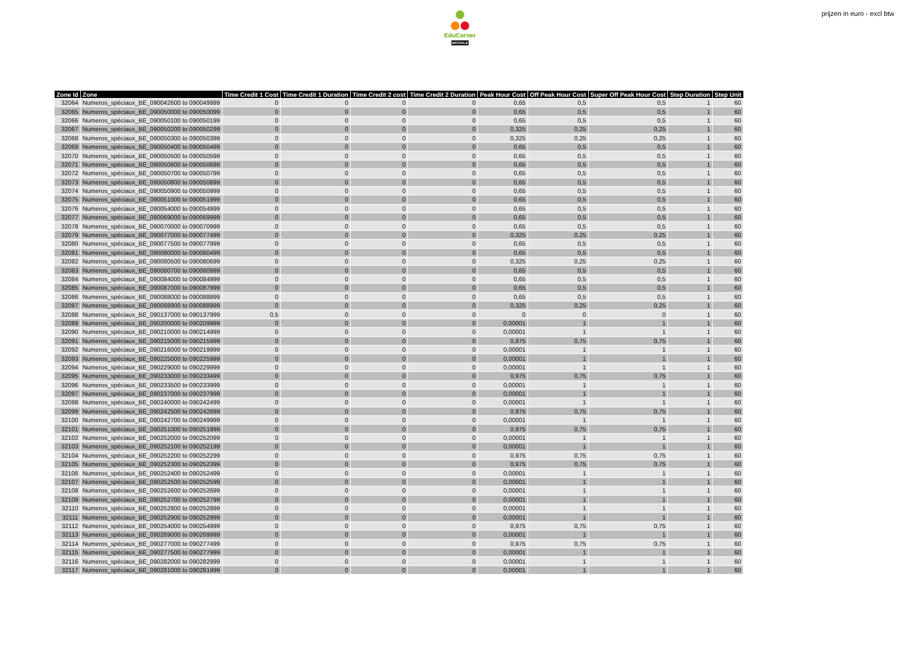EduCorner
MOODLE
prijzen in euro - excl btw
| Zone Id | Zone | Time Credit 1 Cost | Time Credit 1 Duration | Time Credit 2 cost | Time Credit 2 Duration | Peak Hour Cost | Off Peak Hour Cost | Super Off Peak Hour Cost | Step Duration | Step Unit |
| --- | --- | --- | --- | --- | --- | --- | --- | --- | --- | --- |
| 32064 | Numeros_spéciaux_BE_090042600 to 090049999 | 0 | 0 | 0 | 0 | 0,65 | 0,5 | 0,5 | 1 | 60 |
| 32065 | Numeros_spéciaux_BE_090050000 to 090050099 | 0 | 0 | 0 | 0 | 0,65 | 0,5 | 0,5 | 1 | 60 |
| 32066 | Numeros_spéciaux_BE_090050100 to 090050199 | 0 | 0 | 0 | 0 | 0,65 | 0,5 | 0,5 | 1 | 60 |
| 32067 | Numeros_spéciaux_BE_090050200 to 090050299 | 0 | 0 | 0 | 0 | 0,325 | 0,25 | 0,25 | 1 | 60 |
| 32068 | Numeros_spéciaux_BE_090050300 to 090050399 | 0 | 0 | 0 | 0 | 0,325 | 0,25 | 0,25 | 1 | 60 |
| 32069 | Numeros_spéciaux_BE_090050400 to 090050499 | 0 | 0 | 0 | 0 | 0,65 | 0,5 | 0,5 | 1 | 60 |
| 32070 | Numeros_spéciaux_BE_090050500 to 090050599 | 0 | 0 | 0 | 0 | 0,65 | 0,5 | 0,5 | 1 | 60 |
| 32071 | Numeros_spéciaux_BE_090050600 to 090050699 | 0 | 0 | 0 | 0 | 0,65 | 0,5 | 0,5 | 1 | 60 |
| 32072 | Numeros_spéciaux_BE_090050700 to 090050799 | 0 | 0 | 0 | 0 | 0,65 | 0,5 | 0,5 | 1 | 60 |
| 32073 | Numeros_spéciaux_BE_090050800 to 090050899 | 0 | 0 | 0 | 0 | 0,65 | 0,5 | 0,5 | 1 | 60 |
| 32074 | Numeros_spéciaux_BE_090050900 to 090050999 | 0 | 0 | 0 | 0 | 0,65 | 0,5 | 0,5 | 1 | 60 |
| 32075 | Numeros_spéciaux_BE_090051000 to 090051999 | 0 | 0 | 0 | 0 | 0,65 | 0,5 | 0,5 | 1 | 60 |
| 32076 | Numeros_spéciaux_BE_090054000 to 090054999 | 0 | 0 | 0 | 0 | 0,65 | 0,5 | 0,5 | 1 | 60 |
| 32077 | Numeros_spéciaux_BE_090069000 to 090069999 | 0 | 0 | 0 | 0 | 0,65 | 0,5 | 0,5 | 1 | 60 |
| 32078 | Numeros_spéciaux_BE_090070000 to 090070999 | 0 | 0 | 0 | 0 | 0,65 | 0,5 | 0,5 | 1 | 60 |
| 32079 | Numeros_spéciaux_BE_090077000 to 090077499 | 0 | 0 | 0 | 0 | 0,325 | 0,25 | 0,25 | 1 | 60 |
| 32080 | Numeros_spéciaux_BE_090077500 to 090077999 | 0 | 0 | 0 | 0 | 0,65 | 0,5 | 0,5 | 1 | 60 |
| 32081 | Numeros_spéciaux_BE_090080000 to 090080499 | 0 | 0 | 0 | 0 | 0,65 | 0,5 | 0,5 | 1 | 60 |
| 32082 | Numeros_spéciaux_BE_090080500 to 090080699 | 0 | 0 | 0 | 0 | 0,325 | 0,25 | 0,25 | 1 | 60 |
| 32083 | Numeros_spéciaux_BE_090080700 to 090080999 | 0 | 0 | 0 | 0 | 0,65 | 0,5 | 0,5 | 1 | 60 |
| 32084 | Numeros_spéciaux_BE_090084000 to 090084999 | 0 | 0 | 0 | 0 | 0,65 | 0,5 | 0,5 | 1 | 60 |
| 32085 | Numeros_spéciaux_BE_090087000 to 090087999 | 0 | 0 | 0 | 0 | 0,65 | 0,5 | 0,5 | 1 | 60 |
| 32086 | Numeros_spéciaux_BE_090088000 to 090088899 | 0 | 0 | 0 | 0 | 0,65 | 0,5 | 0,5 | 1 | 60 |
| 32087 | Numeros_spéciaux_BE_090088900 to 090088999 | 0 | 0 | 0 | 0 | 0,325 | 0,25 | 0,25 | 1 | 60 |
| 32088 | Numeros_spéciaux_BE_090137000 to 090137999 | 0,5 | 0 | 0 | 0 | 0 | 0 | 0 | 1 | 60 |
| 32089 | Numeros_spéciaux_BE_090200000 to 090209999 | 0 | 0 | 0 | 0 | 0,00001 | 1 | 1 | 1 | 60 |
| 32090 | Numeros_spéciaux_BE_090210000 to 090214999 | 0 | 0 | 0 | 0 | 0,00001 | 1 | 1 | 1 | 60 |
| 32091 | Numeros_spéciaux_BE_090215000 to 090215999 | 0 | 0 | 0 | 0 | 0,975 | 0,75 | 0,75 | 1 | 60 |
| 32092 | Numeros_spéciaux_BE_090216000 to 090219999 | 0 | 0 | 0 | 0 | 0,00001 | 1 | 1 | 1 | 60 |
| 32093 | Numeros_spéciaux_BE_090225000 to 090225999 | 0 | 0 | 0 | 0 | 0,00001 | 1 | 1 | 1 | 60 |
| 32094 | Numeros_spéciaux_BE_090229000 to 090229999 | 0 | 0 | 0 | 0 | 0,00001 | 1 | 1 | 1 | 60 |
| 32095 | Numeros_spéciaux_BE_090233000 to 090233499 | 0 | 0 | 0 | 0 | 0,975 | 0,75 | 0,75 | 1 | 60 |
| 32096 | Numeros_spéciaux_BE_090233500 to 090233999 | 0 | 0 | 0 | 0 | 0,00001 | 1 | 1 | 1 | 60 |
| 32097 | Numeros_spéciaux_BE_090237000 to 090237999 | 0 | 0 | 0 | 0 | 0,00001 | 1 | 1 | 1 | 60 |
| 32098 | Numeros_spéciaux_BE_090240000 to 090242499 | 0 | 0 | 0 | 0 | 0,00001 | 1 | 1 | 1 | 60 |
| 32099 | Numeros_spéciaux_BE_090242500 to 090242699 | 0 | 0 | 0 | 0 | 0,975 | 0,75 | 0,75 | 1 | 60 |
| 32100 | Numeros_spéciaux_BE_090242700 to 090249999 | 0 | 0 | 0 | 0 | 0,00001 | 1 | 1 | 1 | 60 |
| 32101 | Numeros_spéciaux_BE_090251000 to 090251999 | 0 | 0 | 0 | 0 | 0,975 | 0,75 | 0,75 | 1 | 60 |
| 32102 | Numeros_spéciaux_BE_090252000 to 090252099 | 0 | 0 | 0 | 0 | 0,00001 | 1 | 1 | 1 | 60 |
| 32103 | Numeros_spéciaux_BE_090252100 to 090252199 | 0 | 0 | 0 | 0 | 0,00001 | 1 | 1 | 1 | 60 |
| 32104 | Numeros_spéciaux_BE_090252200 to 090252299 | 0 | 0 | 0 | 0 | 0,975 | 0,75 | 0,75 | 1 | 60 |
| 32105 | Numeros_spéciaux_BE_090252300 to 090252399 | 0 | 0 | 0 | 0 | 0,975 | 0,75 | 0,75 | 1 | 60 |
| 32106 | Numeros_spéciaux_BE_090252400 to 090252499 | 0 | 0 | 0 | 0 | 0,00001 | 1 | 1 | 1 | 60 |
| 32107 | Numeros_spéciaux_BE_090252500 to 090252599 | 0 | 0 | 0 | 0 | 0,00001 | 1 | 1 | 1 | 60 |
| 32108 | Numeros_spéciaux_BE_090252600 to 090252699 | 0 | 0 | 0 | 0 | 0,00001 | 1 | 1 | 1 | 60 |
| 32109 | Numeros_spéciaux_BE_090252700 to 090252799 | 0 | 0 | 0 | 0 | 0,00001 | 1 | 1 | 1 | 60 |
| 32110 | Numeros_spéciaux_BE_090252800 to 090252899 | 0 | 0 | 0 | 0 | 0,00001 | 1 | 1 | 1 | 60 |
| 32111 | Numeros_spéciaux_BE_090252900 to 090252999 | 0 | 0 | 0 | 0 | 0,00001 | 1 | 1 | 1 | 60 |
| 32112 | Numeros_spéciaux_BE_090254000 to 090254999 | 0 | 0 | 0 | 0 | 0,975 | 0,75 | 0,75 | 1 | 60 |
| 32113 | Numeros_spéciaux_BE_090269000 to 090269999 | 0 | 0 | 0 | 0 | 0,00001 | 1 | 1 | 1 | 60 |
| 32114 | Numeros_spéciaux_BE_090277000 to 090277499 | 0 | 0 | 0 | 0 | 0,975 | 0,75 | 0,75 | 1 | 60 |
| 32115 | Numeros_spéciaux_BE_090277500 to 090277999 | 0 | 0 | 0 | 0 | 0,00001 | 1 | 1 | 1 | 60 |
| 32116 | Numeros_spéciaux_BE_090282000 to 090282999 | 0 | 0 | 0 | 0 | 0,00001 | 1 | 1 | 1 | 60 |
| 32117 | Numeros_spéciaux_BE_090281000 to 090281999 | 0 | 0 | 0 | 0 | 0,00001 | 1 | 1 | 1 | 60 |